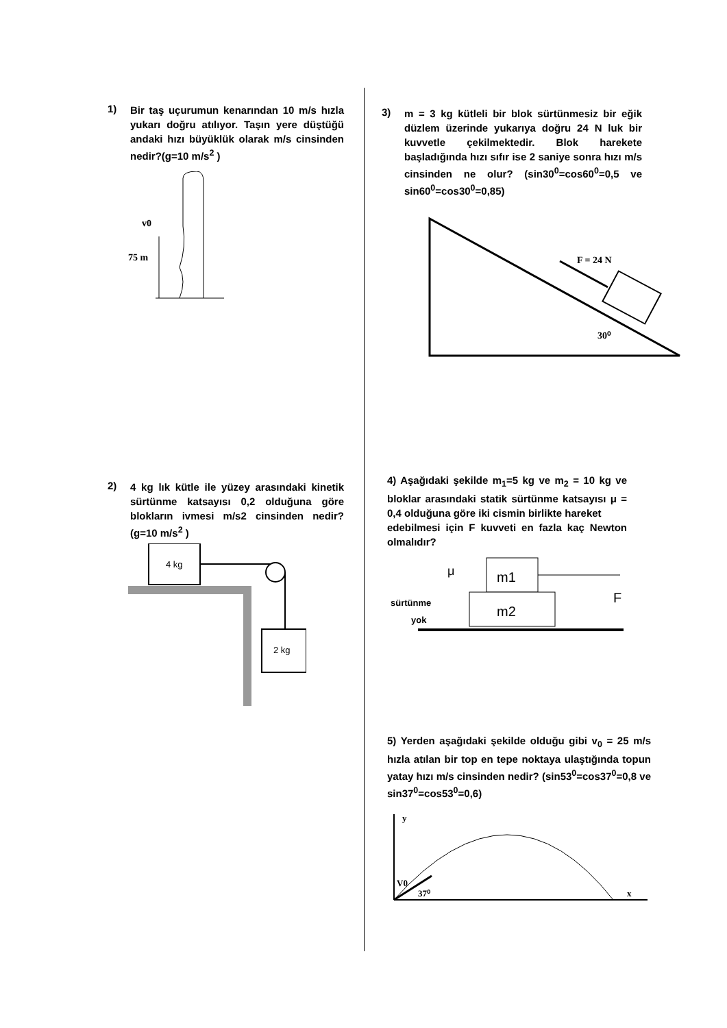1)
Bir taş uçurumun kenarından 10 m/s hızla yukarı doğru atılıyor. Taşın yere düştüğü andaki hızı büyüklük olarak m/s cinsinden nedir?(g=10 m/s<sup>2</sup> )
75 m
v0
3)
m = 3 kg kütleli bir blok sürtünmesiz bir eğik düzlem üzerinde yukarıya doğru 24 N luk bir kuvvetle çekilmektedir. Blok harekete başladığında hızı sıfır ise 2 saniye sonra hızı m/s cinsinden ne olur? (sin30<sup>0</sup>=cos60<sup>0</sup>=0,5 ve sin60<sup>0</sup>=cos30<sup>0</sup>=0,85)
F = 24 N
30⁰
2)
4 kg lık kütle ile yüzey arasındaki kinetik sürtünme katsayısı 0,2 olduğuna göre blokların ivmesi m/s2 cinsinden nedir? (g=10 m/s<sup>2</sup> )
4 kg
2 kg
4) Aşağıdaki şekilde m<sub>1</sub>=5 kg ve m<sub>2</sub> = 10 kg ve bloklar arasındaki statik sürtünme katsayısı μ = 0,4 olduğuna göre iki cismin birlikte hareket
edebilmesi için F kuvveti en fazla kaç Newton olmalıdır?
m1
m2
F
μ
sürtünme
yok
5) Yerden aşağıdaki şekilde olduğu gibi v<sub>0</sub> = 25 m/s hızla atılan bir top en tepe noktaya ulaştığında topun yatay hızı m/s cinsinden nedir? (sin53<sup>0</sup>=cos37<sup>0</sup>=0,8 ve sin37<sup>0</sup>=cos53<sup>0</sup>=0,6)
y
x
V0
37⁰